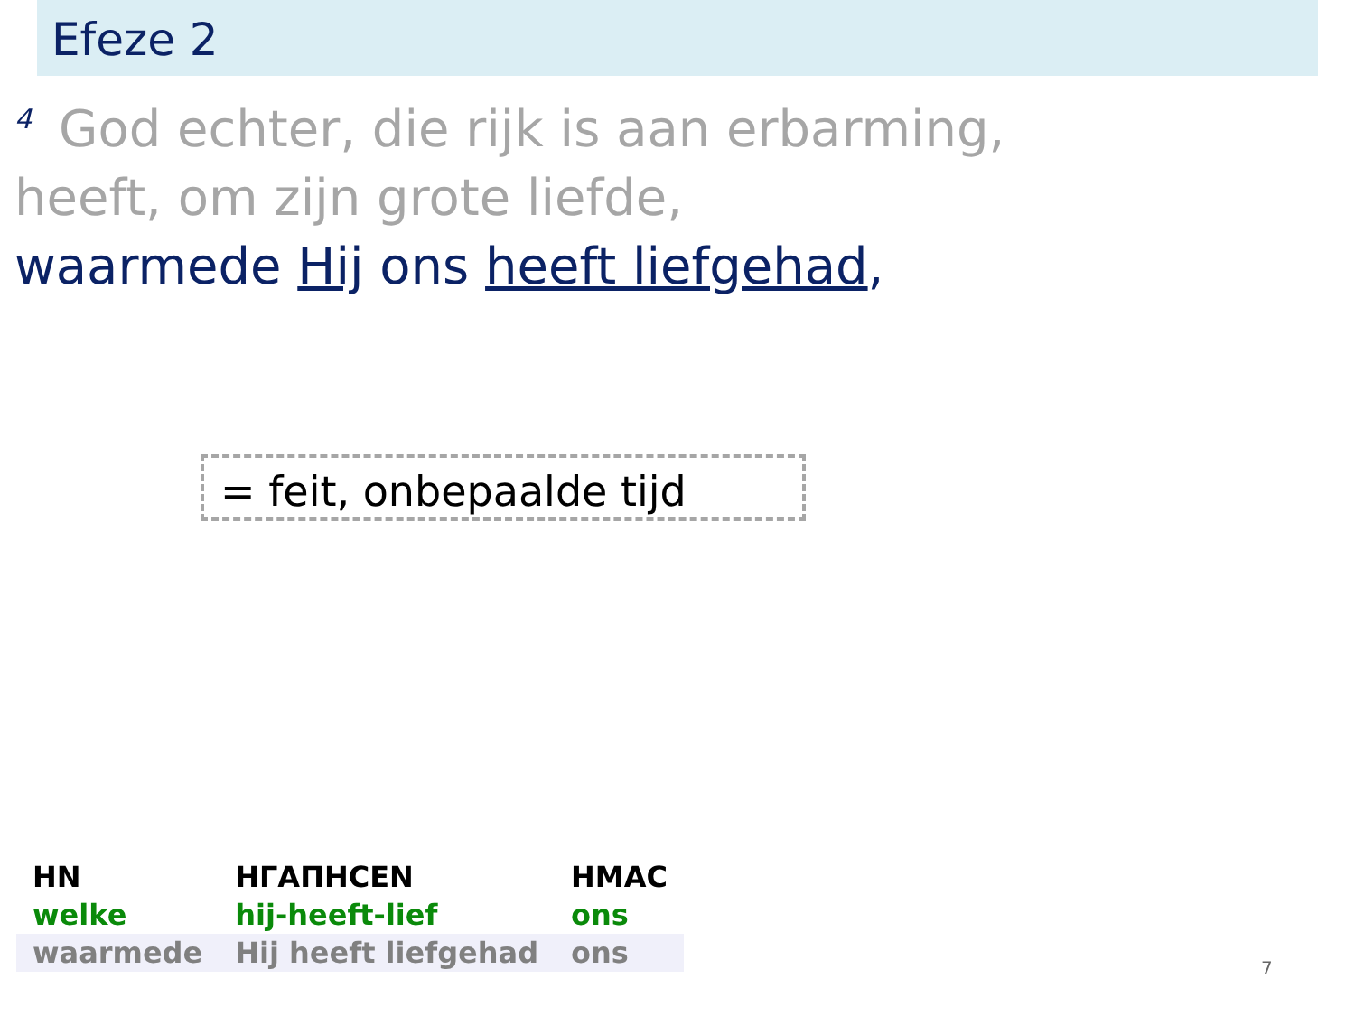Efeze 2
<sup>4</sup> God echter, die rijk is aan erbarming,
heeft, om zijn grote liefde,
waarmede Hij ons heeft liefgehad,
= feit, onbepaalde tijd
| HN | HΓΑΠΗϹΕΝ | ΗΜΑϹ |
| --- | --- | --- |
| welke | hij-heeft-lief | ons |
| waarmede | Hij heeft liefgehad | ons |
7